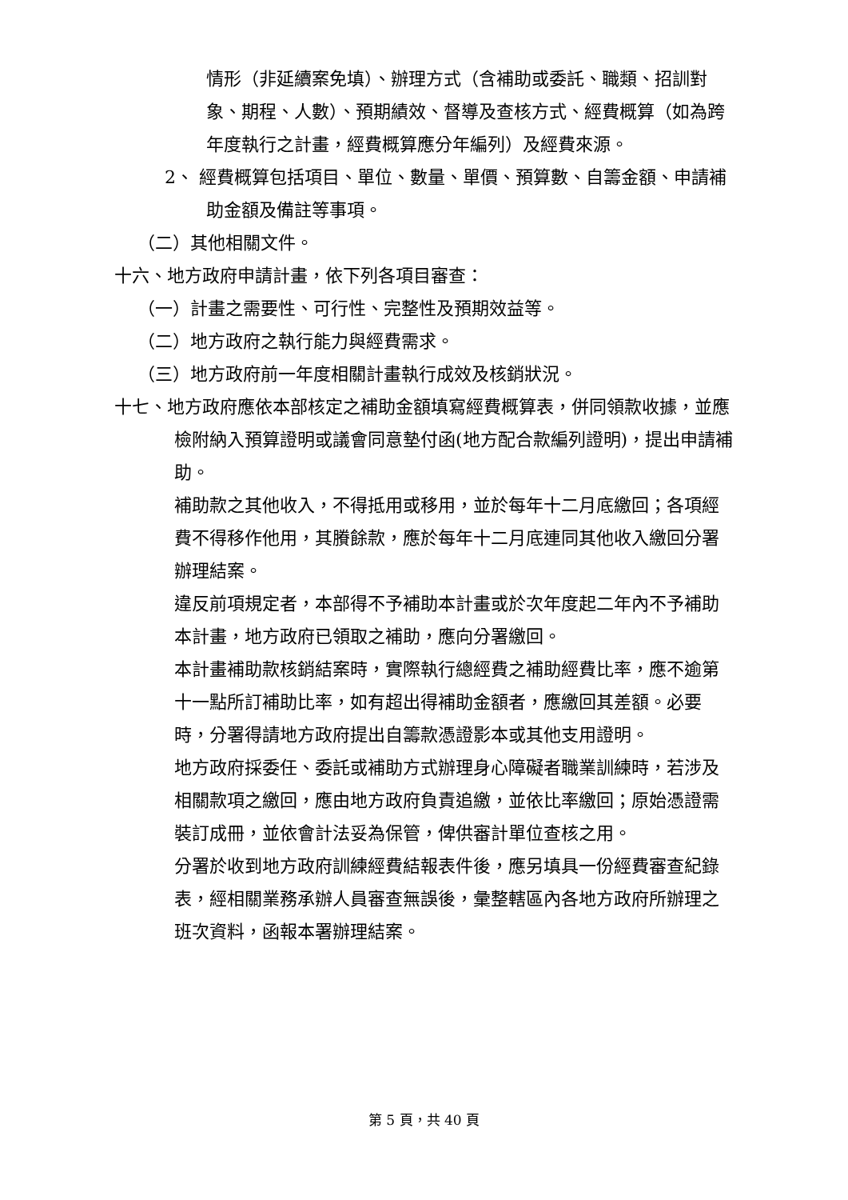情形（非延續案免填）、辦理方式（含補助或委託、職類、招訓對象、期程、人數）、預期績效、督導及查核方式、經費概算（如為跨年度執行之計畫，經費概算應分年編列）及經費來源。
2、 經費概算包括項目、單位、數量、單價、預算數、自籌金額、申請補助金額及備註等事項。
（二）其他相關文件。
十六、地方政府申請計畫，依下列各項目審查：
（一）計畫之需要性、可行性、完整性及預期效益等。
（二）地方政府之執行能力與經費需求。
（三）地方政府前一年度相關計畫執行成效及核銷狀況。
十七、地方政府應依本部核定之補助金額填寫經費概算表，併同領款收據，並應檢附納入預算證明或議會同意墊付函(地方配合款編列證明)，提出申請補助。
補助款之其他收入，不得抵用或移用，並於每年十二月底繳回；各項經費不得移作他用，其賸餘款，應於每年十二月底連同其他收入繳回分署辦理結案。
違反前項規定者，本部得不予補助本計畫或於次年度起二年內不予補助本計畫，地方政府已領取之補助，應向分署繳回。
本計畫補助款核銷結案時，實際執行總經費之補助經費比率，應不逾第十一點所訂補助比率，如有超出得補助金額者，應繳回其差額。必要時，分署得請地方政府提出自籌款憑證影本或其他支用證明。
地方政府採委任、委託或補助方式辦理身心障礙者職業訓練時，若涉及相關款項之繳回，應由地方政府負責追繳，並依比率繳回；原始憑證需裝訂成冊，並依會計法妥為保管，俾供審計單位查核之用。
分署於收到地方政府訓練經費結報表件後，應另填具一份經費審查紀錄表，經相關業務承辦人員審查無誤後，彙整轄區內各地方政府所辦理之班次資料，函報本署辦理結案。
第 5 頁，共 40 頁